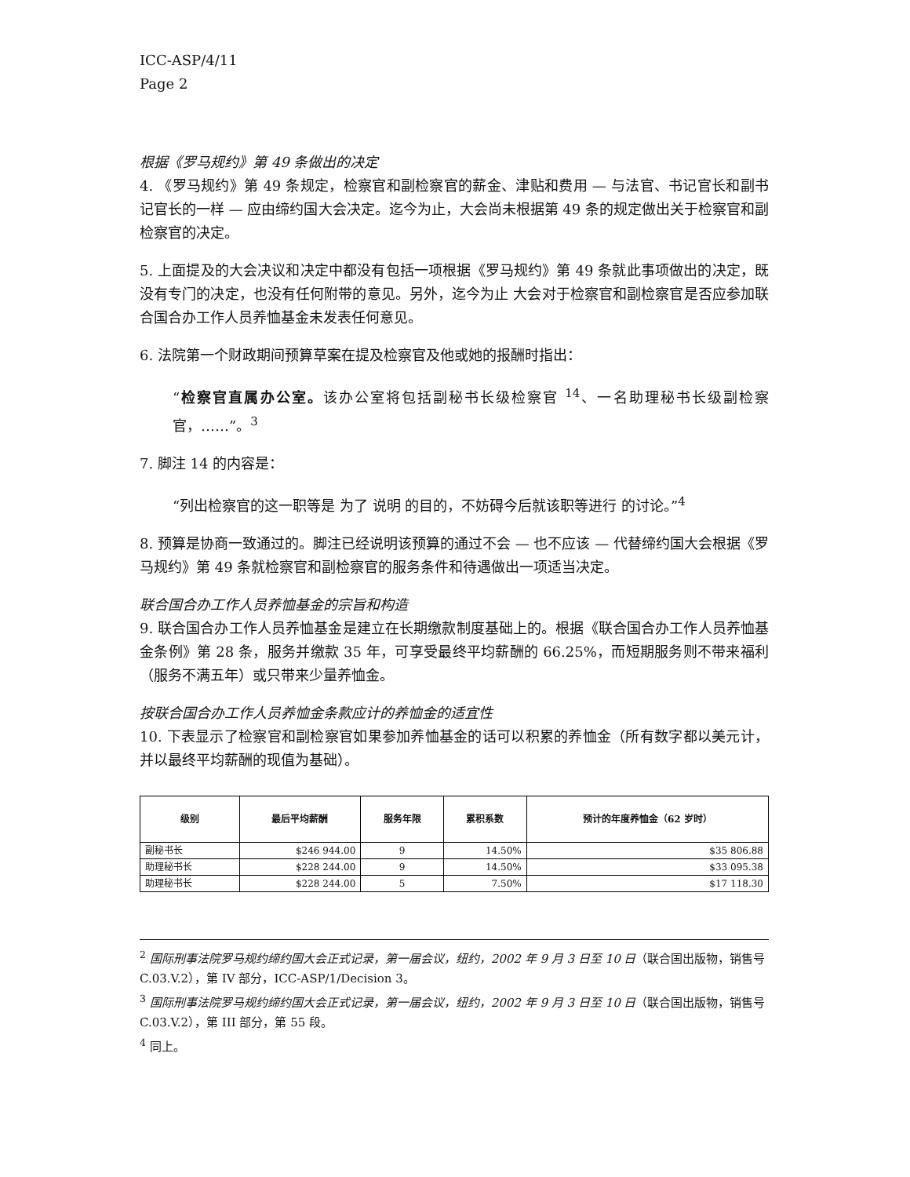ICC-ASP/4/11
Page 2
根据《罗马规约》第 49 条做出的决定
4. 《罗马规约》第 49 条规定，检察官和副检察官的薪金、津贴和费用 — 与法官、书记官长和副书记官长的一样 — 应由缔约国大会决定。迄今为止，大会尚未根据第 49 条的规定做出关于检察官和副检察官的决定。
5. 上面提及的大会决议和决定中都没有包括一项根据《罗马规约》第 49 条就此事项做出的决定，既没有专门的决定，也没有任何附带的意见。另外，迄今为止 大会对于检察官和副检察官是否应参加联合国合办工作人员养恤基金未发表任何意见。
6. 法院第一个财政期间预算草案在提及检察官及他或她的报酬时指出：
“检察官直属办公室。该办公室将包括副秘书长级检察官 <sup>14</sup>、一名助理秘书长级副检察官，……”。<sup>3</sup>
7. 脚注 14 的内容是：
“列出检察官的这一职等是 为了 说明 的目的，不妨碍今后就该职等进行 的讨论。”<sup>4</sup>
8. 预算是协商一致通过的。脚注已经说明该预算的通过不会 — 也不应该 — 代替缔约国大会根据《罗马规约》第 49 条就检察官和副检察官的服务条件和待遇做出一项适当决定。
联合国合办工作人员养恤基金的宗旨和构造
9. 联合国合办工作人员养恤基金是建立在长期缴款制度基础上的。根据《联合国合办工作人员养恤基金条例》第 28 条，服务并缴款 35 年，可享受最终平均薪酬的 66.25%，而短期服务则不带来福利（服务不满五年）或只带来少量养恤金。
按联合国合办工作人员养恤金条款应计的养恤金的适宜性
10. 下表显示了检察官和副检察官如果参加养恤基金的话可以积累的养恤金（所有数字都以美元计，并以最终平均薪酬的现值为基础）。
| 级别 | 最后平均薪酬 | 服务年限 | 累积系数 | 预计的年度养恤金（62 岁时） |
| --- | --- | --- | --- | --- |
| 副秘书长 | $246 944.00 | 9 | 14.50% | $35 806.88 |
| 助理秘书长 | $228 244.00 | 9 | 14.50% | $33 095.38 |
| 助理秘书长 | $228 244.00 | 5 | 7.50% | $17 118.30 |
<sup>2</sup> 国际刑事法院罗马规约缔约国大会正式记录，第一届会议，纽约，2002 年 9 月 3 日至 10 日（联合国出版物，销售号 C.03.V.2），第 IV 部分，ICC-ASP/1/Decision 3。
<sup>3</sup> 国际刑事法院罗马规约缔约国大会正式记录，第一届会议，纽约，2002 年 9 月 3 日至 10 日（联合国出版物，销售号 C.03.V.2），第 III 部分，第 55 段。
<sup>4</sup> 同上。